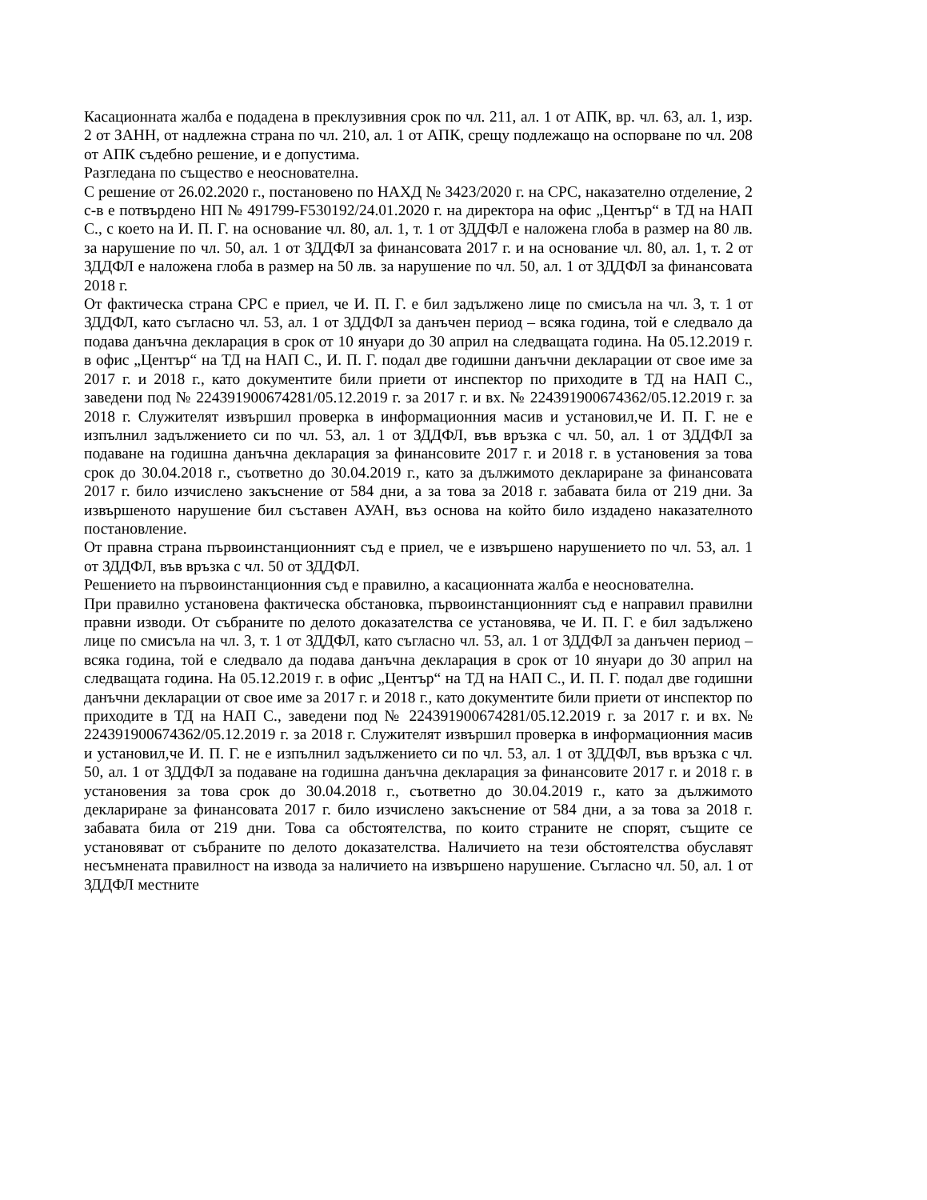Касационната жалба е подадена в преклузивния срок по чл. 211, ал. 1 от АПК, вр. чл. 63, ал. 1, изр. 2 от ЗАНН, от надлежна страна по чл. 210, ал. 1 от АПК, срещу подлежащо на оспорване по чл. 208 от АПК съдебно решение, и е допустима.
Разгледана по същество е неоснователна.
С решение от 26.02.2020 г., постановено по НАХД № 3423/2020 г. на СРС, наказателно отделение, 2 с-в е потвърдено НП № 491799-F530192/24.01.2020 г. на директора на офис „Център“ в ТД на НАП С., с което на И. П. Г. на основание чл. 80, ал. 1, т. 1 от ЗДДФЛ е наложена глоба в размер на 80 лв. за нарушение по чл. 50, ал. 1 от ЗДДФЛ за финансовата 2017 г. и на основание чл. 80, ал. 1, т. 2 от ЗДДФЛ е наложена глоба в размер на 50 лв. за нарушение по чл. 50, ал. 1 от ЗДДФЛ за финансовата 2018 г.
От фактическа страна СРС е приел, че И. П. Г. е бил задължено лице по смисъла на чл. 3, т. 1 от ЗДДФЛ, като съгласно чл. 53, ал. 1 от ЗДДФЛ за данъчен период – всяка година, той е следвало да подава данъчна декларация в срок от 10 януари до 30 април на следващата година. На 05.12.2019 г. в офис „Център“ на ТД на НАП С., И. П. Г. подал две годишни данъчни декларации от свое име за 2017 г. и 2018 г., като документите били приети от инспектор по приходите в ТД на НАП С., заведени под № 224391900674281/05.12.2019 г. за 2017 г. и вх. № 224391900674362/05.12.2019 г. за 2018 г. Служителят извършил проверка в информационния масив и установил,че И. П. Г. не е изпълнил задължението си по чл. 53, ал. 1 от ЗДДФЛ, във връзка с чл. 50, ал. 1 от ЗДДФЛ за подаване на годишна данъчна декларация за финансовите 2017 г. и 2018 г. в установения за това срок до 30.04.2018 г., съответно до 30.04.2019 г., като за дължимото деклариране за финансовата 2017 г. било изчислено закъснение от 584 дни, а за това за 2018 г. забавата била от 219 дни. За извършеното нарушение бил съставен АУАН, въз основа на който било издадено наказателното постановление.
От правна страна първоинстанционният съд е приел, че е извършено нарушението по чл. 53, ал. 1 от ЗДДФЛ, във връзка с чл. 50 от ЗДДФЛ.
Решението на първоинстанционния съд е правилно, а касационната жалба е неоснователна.
При правилно установена фактическа обстановка, първоинстанционният съд е направил правилни правни изводи. От събраните по делото доказателства се установява, че И. П. Г. е бил задължено лице по смисъла на чл. 3, т. 1 от ЗДДФЛ, като съгласно чл. 53, ал. 1 от ЗДДФЛ за данъчен период – всяка година, той е следвало да подава данъчна декларация в срок от 10 януари до 30 април на следващата година. На 05.12.2019 г. в офис „Център“ на ТД на НАП С., И. П. Г. подал две годишни данъчни декларации от свое име за 2017 г. и 2018 г., като документите били приети от инспектор по приходите в ТД на НАП С., заведени под № 224391900674281/05.12.2019 г. за 2017 г. и вх. № 224391900674362/05.12.2019 г. за 2018 г. Служителят извършил проверка в информационния масив и установил,че И. П. Г. не е изпълнил задължението си по чл. 53, ал. 1 от ЗДДФЛ, във връзка с чл. 50, ал. 1 от ЗДДФЛ за подаване на годишна данъчна декларация за финансовите 2017 г. и 2018 г. в установения за това срок до 30.04.2018 г., съответно до 30.04.2019 г., като за дължимото деклариране за финансовата 2017 г. било изчислено закъснение от 584 дни, а за това за 2018 г. забавата била от 219 дни. Това са обстоятелства, по които страните не спорят, същите се установяват от събраните по делото доказателства. Наличието на тези обстоятелства обуславят несъмнената правилност на извода за наличието на извършено нарушение. Съгласно чл. 50, ал. 1 от ЗДДФЛ местните